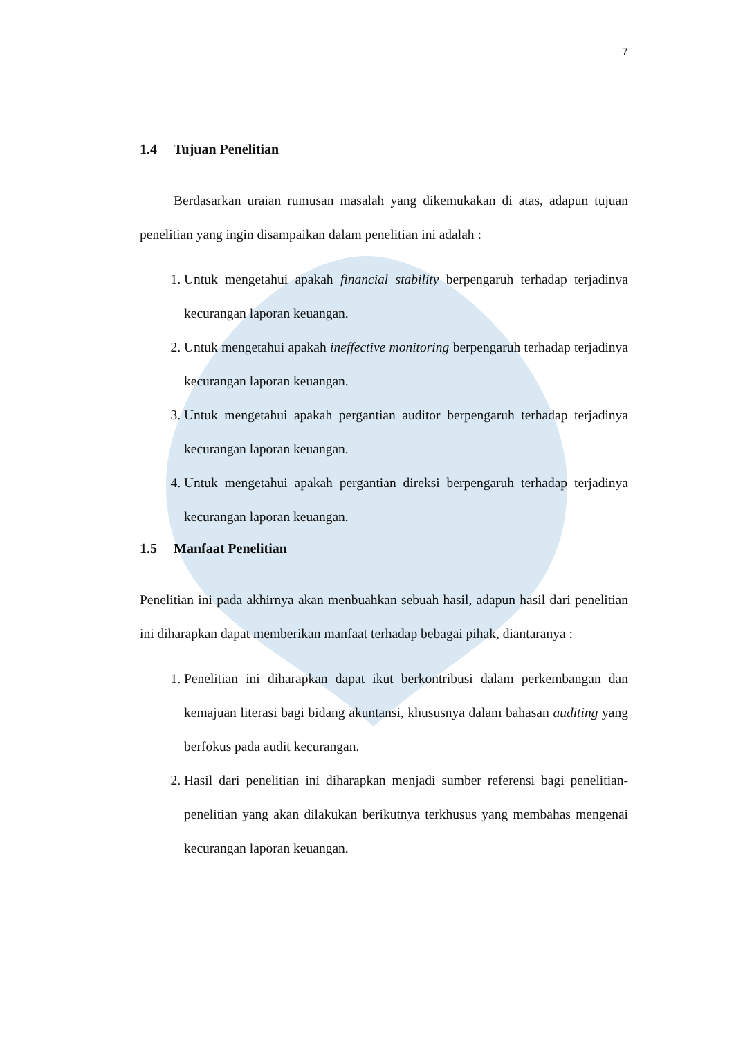7
1.4 Tujuan Penelitian
Berdasarkan uraian rumusan masalah yang dikemukakan di atas, adapun tujuan penelitian yang ingin disampaikan dalam penelitian ini adalah :
1. Untuk mengetahui apakah financial stability berpengaruh terhadap terjadinya kecurangan laporan keuangan.
2. Untuk mengetahui apakah ineffective monitoring berpengaruh terhadap terjadinya kecurangan laporan keuangan.
3. Untuk mengetahui apakah pergantian auditor berpengaruh terhadap terjadinya kecurangan laporan keuangan.
4. Untuk mengetahui apakah pergantian direksi berpengaruh terhadap terjadinya kecurangan laporan keuangan.
1.5 Manfaat Penelitian
Penelitian ini pada akhirnya akan menbuahkan sebuah hasil, adapun hasil dari penelitian ini diharapkan dapat memberikan manfaat terhadap bebagai pihak, diantaranya :
1. Penelitian ini diharapkan dapat ikut berkontribusi dalam perkembangan dan kemajuan literasi bagi bidang akuntansi, khususnya dalam bahasan auditing yang berfokus pada audit kecurangan.
2. Hasil dari penelitian ini diharapkan menjadi sumber referensi bagi penelitian-penelitian yang akan dilakukan berikutnya terkhusus yang membahas mengenai kecurangan laporan keuangan.